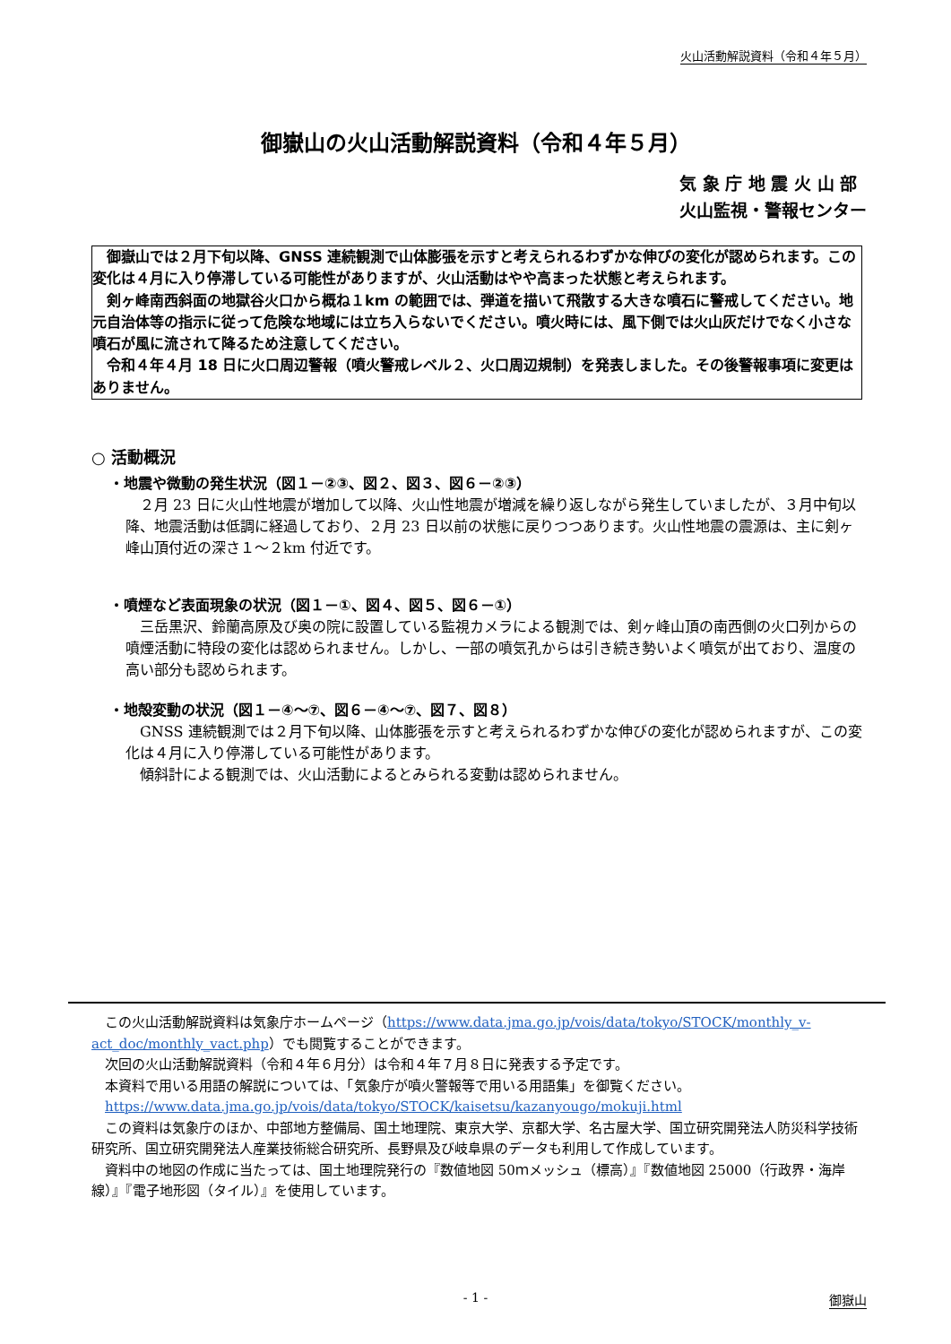火山活動解説資料（令和４年５月）
御嶽山の火山活動解説資料（令和４年５月）
気 象 庁 地 震 火 山 部
火山監視・警報センター
御嶽山では２月下旬以降、GNSS 連続観測で山体膨張を示すと考えられるわずかな伸びの変化が認められます。この変化は４月に入り停滞している可能性がありますが、火山活動はやや高まった状態と考えられます。
剣ヶ峰南西斜面の地獄谷火口から概ね１km の範囲では、弾道を描いて飛散する大きな噴石に警戒してください。地元自治体等の指示に従って危険な地域には立ち入らないでください。噴火時には、風下側では火山灰だけでなく小さな噴石が風に流されて降るため注意してください。
令和４年４月 18 日に火口周辺警報（噴火警戒レベル２、火口周辺規制）を発表しました。その後警報事項に変更はありません。
○ 活動概況
・地震や微動の発生状況（図１－②③、図２、図３、図６－②③）
２月 23 日に火山性地震が増加して以降、火山性地震が増減を繰り返しながら発生していましたが、３月中旬以降、地震活動は低調に経過しており、２月 23 日以前の状態に戻りつつあります。火山性地震の震源は、主に剣ヶ峰山頂付近の深さ１～２km 付近です。
・噴煙など表面現象の状況（図１－①、図４、図５、図６－①）
三岳黒沢、鈴蘭高原及び奥の院に設置している監視カメラによる観測では、剣ヶ峰山頂の南西側の火口列からの噴煙活動に特段の変化は認められません。しかし、一部の噴気孔からは引き続き勢いよく噴気が出ており、温度の高い部分も認められます。
・地殻変動の状況（図１－④～⑦、図６－④～⑦、図７、図８）
GNSS 連続観測では２月下旬以降、山体膨張を示すと考えられるわずかな伸びの変化が認められますが、この変化は４月に入り停滞している可能性があります。
傾斜計による観測では、火山活動によるとみられる変動は認められません。
この火山活動解説資料は気象庁ホームページ（https://www.data.jma.go.jp/vois/data/tokyo/STOCK/monthly_v-act_doc/monthly_vact.php）でも閲覧することができます。
次回の火山活動解説資料（令和４年６月分）は令和４年７月８日に発表する予定です。
本資料で用いる用語の解説については、「気象庁が噴火警報等で用いる用語集」を御覧ください。
https://www.data.jma.go.jp/vois/data/tokyo/STOCK/kaisetsu/kazanyougo/mokuji.html
この資料は気象庁のほか、中部地方整備局、国土地理院、東京大学、京都大学、名古屋大学、国立研究開発法人防災科学技術研究所、国立研究開発法人産業技術総合研究所、長野県及び岐阜県のデータも利用して作成しています。
資料中の地図の作成に当たっては、国土地理院発行の『数値地図 50ｍメッシュ（標高）』『数値地図 25000（行政界・海岸線）』『電子地形図（タイル）』を使用しています。
- 1 - 御嶽山